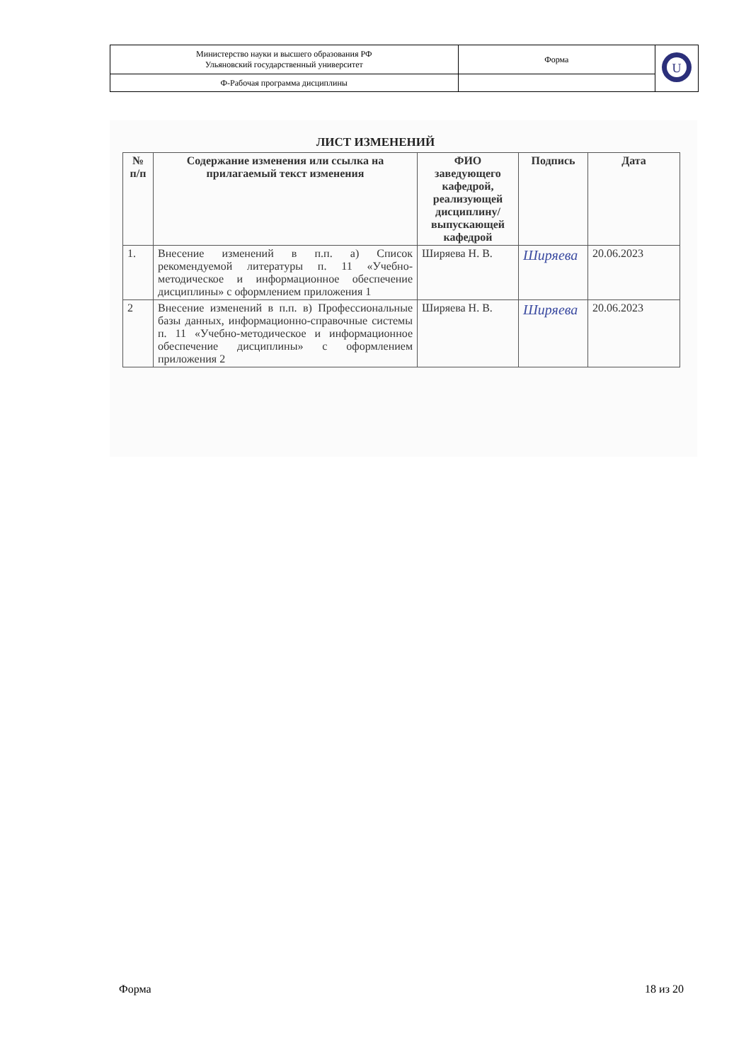| Министерство науки и высшего образования РФ Ульяновский государственный университет | Форма | U |
| Ф-Рабочая программа дисциплины | | |
ЛИСТ ИЗМЕНЕНИЙ
| № п/п | Содержание изменения или ссылка на прилагаемый текст изменения | ФИО заведующего кафедрой, реализующей дисциплину/ выпускающей кафедрой | Подпись | Дата |
| --- | --- | --- | --- | --- |
| 1. | Внесение изменений в п.п. а) Список рекомендуемой литературы п. 11 «Учебно-методическое и информационное обеспечение дисциплины» с оформлением приложения 1 | Ширяева Н. В. | Ширяева | 20.06.2023 |
| 2 | Внесение изменений в п.п. в) Профессиональные базы данных, информационно-справочные системы п. 11 «Учебно-методическое и информационное обеспечение дисциплины» с оформлением приложения 2 | Ширяева Н. В. | Ширяева | 20.06.2023 |
Форма 18 из 20